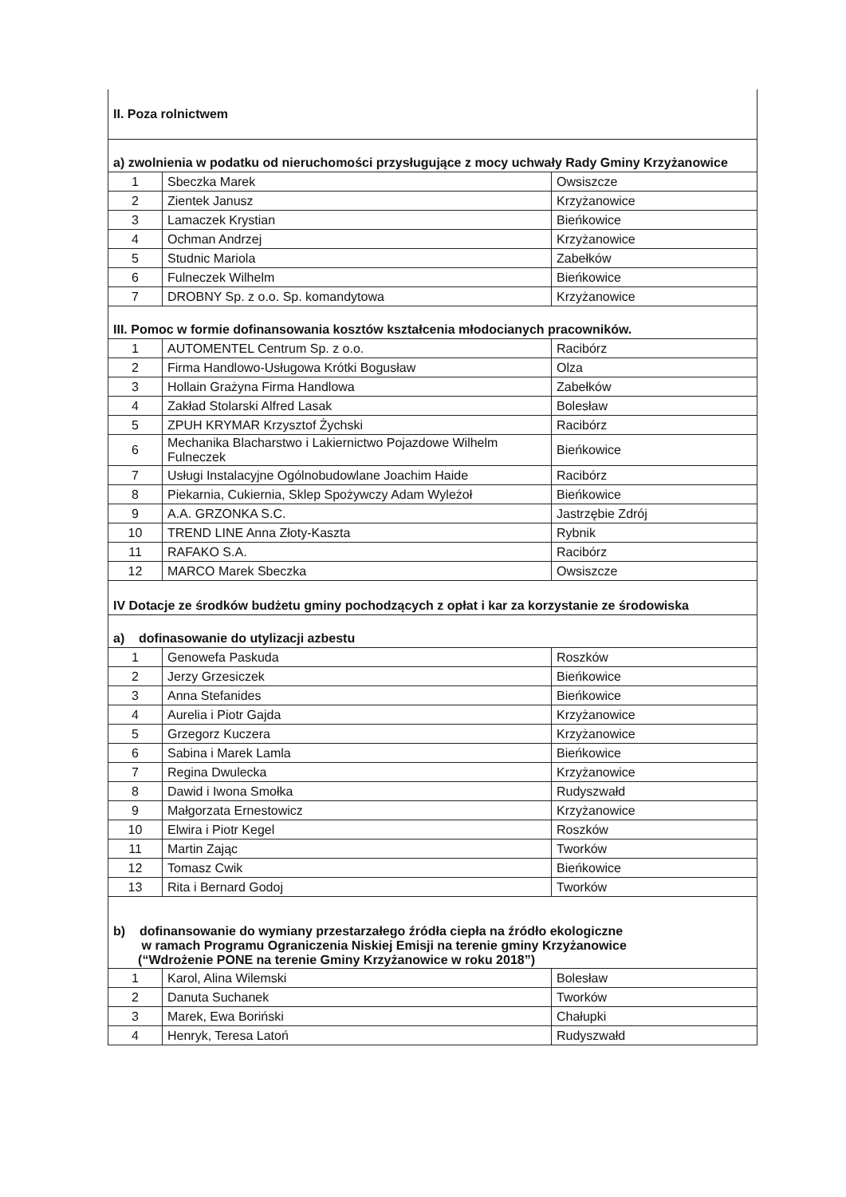| II. Poza rolnictwem | | |
| a) zwolnienia w podatku od nieruchomości przysługujące z mocy uchwały Rady Gminy Krzyżanowice | | |
| 1 | Sbeczka Marek | Owsiszcze |
| 2 | Zientek Janusz | Krzyżanowice |
| 3 | Lamaczek Krystian | Bieńkowice |
| 4 | Ochman Andrzej | Krzyżanowice |
| 5 | Studnic Mariola | Zabełków |
| 6 | Fulneczek Wilhelm | Bieńkowice |
| 7 | DROBNY Sp. z o.o. Sp. komandytowa | Krzyżanowice |
| III. Pomoc w formie dofinansowania kosztów kształcenia młodocianych pracowników. | | |
| 1 | AUTOMENTEL Centrum Sp. z o.o. | Racibórz |
| 2 | Firma Handlowo-Usługowa Krótki Bogusław | Olza |
| 3 | Hollain Grażyna Firma Handlowa | Zabełków |
| 4 | Zakład Stolarski Alfred Lasak | Bolesław |
| 5 | ZPUH KRYMAR Krzysztof Żychski | Racibórz |
| 6 | Mechanika Blacharstwo i Lakiernictwo Pojazdowe Wilhelm Fulneczek | Bieńkowice |
| 7 | Usługi Instalacyjne Ogólnobudowlane Joachim Haide | Racibórz |
| 8 | Piekarnia, Cukiernia, Sklep Spożywczy Adam Wyleżoł | Bieńkowice |
| 9 | A.A. GRZONKA S.C. | Jastrzębie Zdrój |
| 10 | TREND LINE Anna Złoty-Kaszta | Rybnik |
| 11 | RAFAKO S.A. | Racibórz |
| 12 | MARCO Marek Sbeczka | Owsiszcze |
| IV Dotacje ze środków budżetu gminy pochodzących z opłat i kar za korzystanie ze środowiska | | |
| a) dofinasowanie do utylizacji azbestu | | |
| 1 | Genowefa Paskuda | Roszków |
| 2 | Jerzy Grzesiczek | Bieńkowice |
| 3 | Anna Stefanides | Bieńkowice |
| 4 | Aurelia i Piotr Gajda | Krzyżanowice |
| 5 | Grzegorz Kuczera | Krzyżanowice |
| 6 | Sabina i Marek Lamla | Bieńkowice |
| 7 | Regina Dwulecka | Krzyżanowice |
| 8 | Dawid i Iwona Smołka | Rudyszwałd |
| 9 | Małgorzata Ernestowicz | Krzyżanowice |
| 10 | Elwira i Piotr Kegel | Roszków |
| 11 | Martin Zając | Tworków |
| 12 | Tomasz Cwik | Bieńkowice |
| 13 | Rita i Bernard Godoj | Tworków |
| b) dofinansowanie do wymiany przestarzałego źródła ciepła na źródło ekologiczne w ramach Programu Ograniczenia Niskiej Emisji na terenie gminy Krzyżanowice (“Wdrożenie PONE na terenie Gminy Krzyżanowice w roku 2018”) | | |
| 1 | Karol, Alina Wilemski | Bolesław |
| 2 | Danuta Suchanek | Tworków |
| 3 | Marek, Ewa Boriński | Chałupki |
| 4 | Henryk, Teresa Latoń | Rudyszwałd |